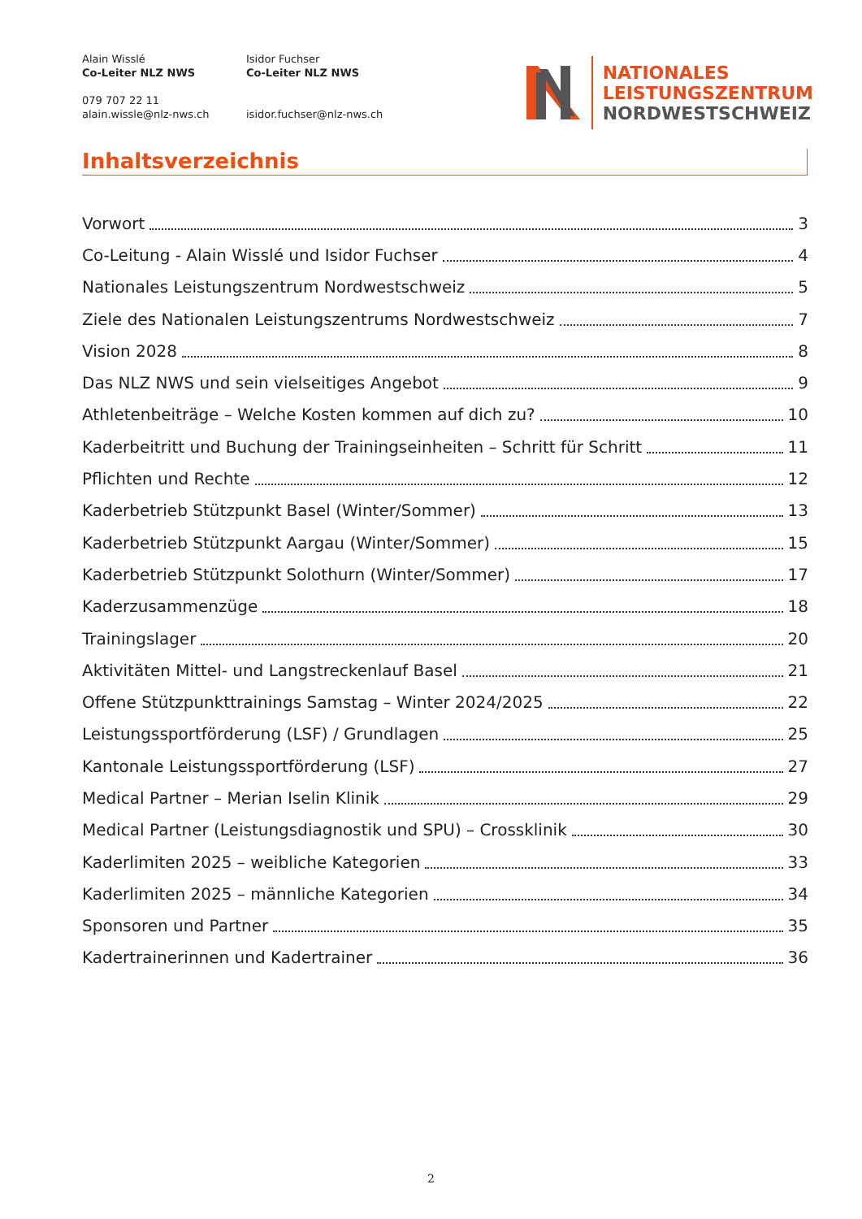Alain Wisslé
Co-Leiter NLZ NWS
079 707 22 11
alain.wissle@nlz-nws.ch
Isidor Fuchser
Co-Leiter NLZ NWS
isidor.fuchser@nlz-nws.ch
NATIONALES
LEISTUNGSZENTRUM
NORDWESTSCHWEIZ
Inhaltsverzeichnis
Vorwort 3
Co-Leitung - Alain Wisslé und Isidor Fuchser 4
Nationales Leistungszentrum Nordwestschweiz 5
Ziele des Nationalen Leistungszentrums Nordwestschweiz 7
Vision 2028 8
Das NLZ NWS und sein vielseitiges Angebot 9
Athletenbeiträge – Welche Kosten kommen auf dich zu? 10
Kaderbeitritt und Buchung der Trainingseinheiten – Schritt für Schritt 11
Pflichten und Rechte 12
Kaderbetrieb Stützpunkt Basel (Winter/Sommer) 13
Kaderbetrieb Stützpunkt Aargau (Winter/Sommer) 15
Kaderbetrieb Stützpunkt Solothurn (Winter/Sommer) 17
Kaderzusammenzüge 18
Trainingslager 20
Aktivitäten Mittel- und Langstreckenlauf Basel 21
Offene Stützpunkttrainings Samstag – Winter 2024/2025 22
Leistungssportförderung (LSF) / Grundlagen 25
Kantonale Leistungssportförderung (LSF) 27
Medical Partner – Merian Iselin Klinik 29
Medical Partner (Leistungsdiagnostik und SPU) – Crossklinik 30
Kaderlimiten 2025 – weibliche Kategorien 33
Kaderlimiten 2025 – männliche Kategorien 34
Sponsoren und Partner 35
Kadertrainerinnen und Kadertrainer 36
2